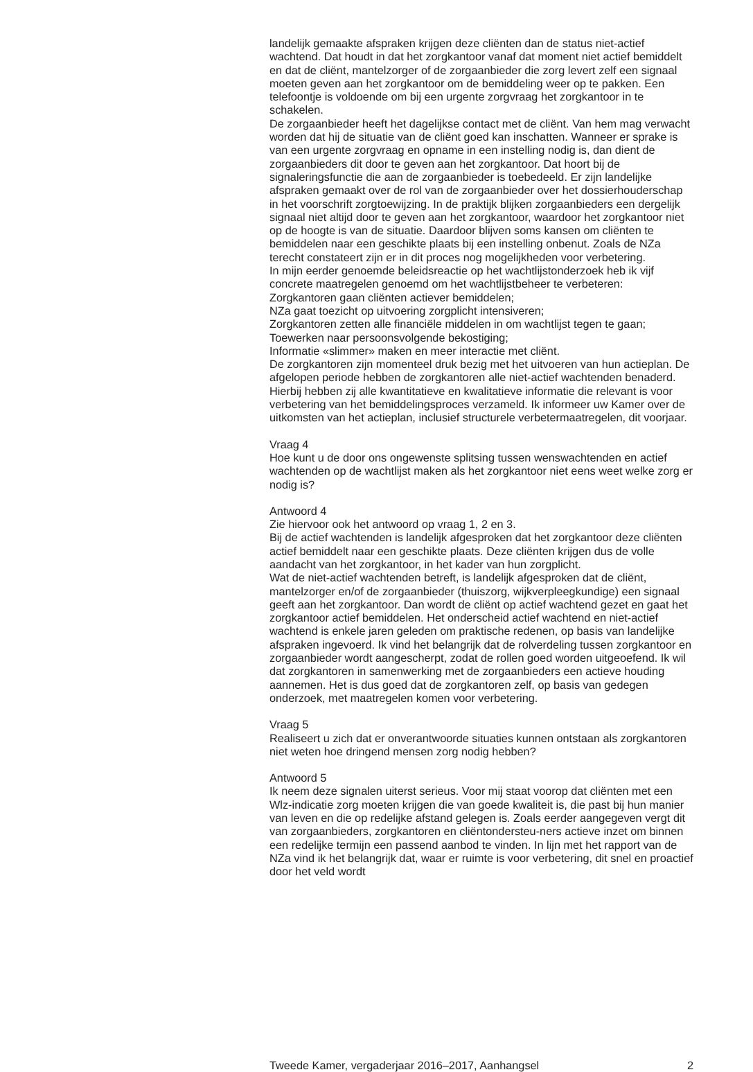landelijk gemaakte afspraken krijgen deze cliënten dan de status niet-actief wachtend. Dat houdt in dat het zorgkantoor vanaf dat moment niet actief bemiddelt en dat de cliënt, mantelzorger of de zorgaanbieder die zorg levert zelf een signaal moeten geven aan het zorgkantoor om de bemiddeling weer op te pakken. Een telefoontje is voldoende om bij een urgente zorgvraag het zorgkantoor in te schakelen.
De zorgaanbieder heeft het dagelijkse contact met de cliënt. Van hem mag verwacht worden dat hij de situatie van de cliënt goed kan inschatten. Wanneer er sprake is van een urgente zorgvraag en opname in een instelling nodig is, dan dient de zorgaanbieders dit door te geven aan het zorgkantoor. Dat hoort bij de signaleringsfunctie die aan de zorgaanbieder is toebedeeld. Er zijn landelijke afspraken gemaakt over de rol van de zorgaanbieder over het dossierhouderschap in het voorschrift zorgtoewijzing. In de praktijk blijken zorgaanbieders een dergelijk signaal niet altijd door te geven aan het zorgkantoor, waardoor het zorgkantoor niet op de hoogte is van de situatie. Daardoor blijven soms kansen om cliënten te bemiddelen naar een geschikte plaats bij een instelling onbenut. Zoals de NZa terecht constateert zijn er in dit proces nog mogelijkheden voor verbetering.
In mijn eerder genoemde beleidsreactie op het wachtlijstonderzoek heb ik vijf concrete maatregelen genoemd om het wachtlijstbeheer te verbeteren:
Zorgkantoren gaan cliënten actiever bemiddelen;
NZa gaat toezicht op uitvoering zorgplicht intensiveren;
Zorgkantoren zetten alle financiële middelen in om wachtlijst tegen te gaan;
Toewerken naar persoonsvolgende bekostiging;
Informatie «slimmer» maken en meer interactie met cliënt.
De zorgkantoren zijn momenteel druk bezig met het uitvoeren van hun actieplan. De afgelopen periode hebben de zorgkantoren alle niet-actief wachtenden benaderd. Hierbij hebben zij alle kwantitatieve en kwalitatieve informatie die relevant is voor verbetering van het bemiddelingsproces verzameld. Ik informeer uw Kamer over de uitkomsten van het actieplan, inclusief structurele verbetermaatregelen, dit voorjaar.
Vraag 4
Hoe kunt u de door ons ongewenste splitsing tussen wenswachtenden en actief wachtenden op de wachtlijst maken als het zorgkantoor niet eens weet welke zorg er nodig is?
Antwoord 4
Zie hiervoor ook het antwoord op vraag 1, 2 en 3.
Bij de actief wachtenden is landelijk afgesproken dat het zorgkantoor deze cliënten actief bemiddelt naar een geschikte plaats. Deze cliënten krijgen dus de volle aandacht van het zorgkantoor, in het kader van hun zorgplicht.
Wat de niet-actief wachtenden betreft, is landelijk afgesproken dat de cliënt, mantelzorger en/of de zorgaanbieder (thuiszorg, wijkverpleegkundige) een signaal geeft aan het zorgkantoor. Dan wordt de cliënt op actief wachtend gezet en gaat het zorgkantoor actief bemiddelen. Het onderscheid actief wachtend en niet-actief wachtend is enkele jaren geleden om praktische redenen, op basis van landelijke afspraken ingevoerd. Ik vind het belangrijk dat de rolverdeling tussen zorgkantoor en zorgaanbieder wordt aangescherpt, zodat de rollen goed worden uitgeoefend. Ik wil dat zorgkantoren in samenwerking met de zorgaanbieders een actieve houding aannemen. Het is dus goed dat de zorgkantoren zelf, op basis van gedegen onderzoek, met maatregelen komen voor verbetering.
Vraag 5
Realiseert u zich dat er onverantwoorde situaties kunnen ontstaan als zorgkantoren niet weten hoe dringend mensen zorg nodig hebben?
Antwoord 5
Ik neem deze signalen uiterst serieus. Voor mij staat voorop dat cliënten met een Wlz-indicatie zorg moeten krijgen die van goede kwaliteit is, die past bij hun manier van leven en die op redelijke afstand gelegen is. Zoals eerder aangegeven vergt dit van zorgaanbieders, zorgkantoren en cliëntondersteu-ners actieve inzet om binnen een redelijke termijn een passend aanbod te vinden. In lijn met het rapport van de NZa vind ik het belangrijk dat, waar er ruimte is voor verbetering, dit snel en proactief door het veld wordt
Tweede Kamer, vergaderjaar 2016–2017, Aanhangsel 2